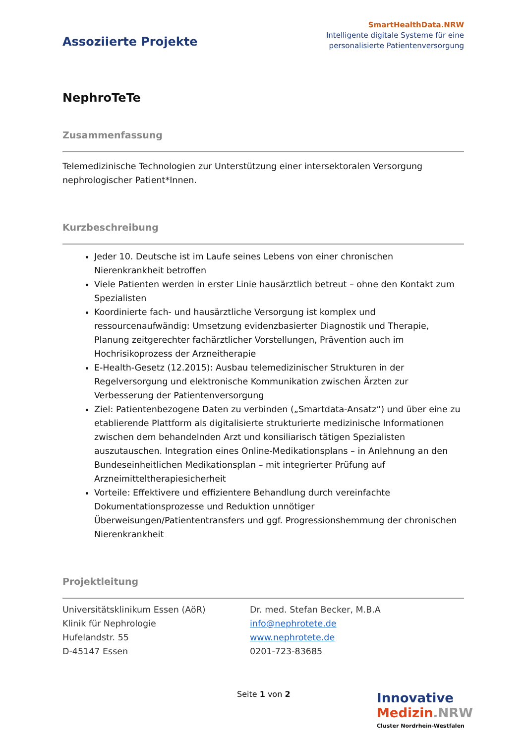Assoziierte Projekte
SmartHealthData.NRW
Intelligente digitale Systeme für eine
personalisierte Patientenversorgung
NephroTeTe
Zusammenfassung
Telemedizinische Technologien zur Unterstützung einer intersektoralen Versorgung nephrologischer Patient*Innen.
Kurzbeschreibung
Jeder 10. Deutsche ist im Laufe seines Lebens von einer chronischen Nierenkrankheit betroffen
Viele Patienten werden in erster Linie hausärztlich betreut – ohne den Kontakt zum Spezialisten
Koordinierte fach- und hausärztliche Versorgung ist komplex und ressourcenaufwändig: Umsetzung evidenzbasierter Diagnostik und Therapie, Planung zeitgerechter fachärztlicher Vorstellungen, Prävention auch im Hochrisikoprozess der Arzneitherapie
E-Health-Gesetz (12.2015): Ausbau telemedizinischer Strukturen in der Regelversorgung und elektronische Kommunikation zwischen Ärzten zur Verbesserung der Patientenversorgung
Ziel: Patientenbezogene Daten zu verbinden („Smartdata-Ansatz“) und über eine zu etablierende Plattform als digitalisierte strukturierte medizinische Informationen zwischen dem behandelnden Arzt und konsiliarisch tätigen Spezialisten auszutauschen. Integration eines Online-Medikationsplans – in Anlehnung an den Bundeseinheitlichen Medikationsplan – mit integrierter Prüfung auf Arzneimitteltherapiesicherheit
Vorteile: Effektivere und effizientere Behandlung durch vereinfachte Dokumentationsprozesse und Reduktion unnötiger Überweisungen/Patiententransfers und ggf. Progressionshemmung der chronischen Nierenkrankheit
Projektleitung
Universitätsklinikum Essen (AöR)
Klinik für Nephrologie
Hufelandstr. 55
D-45147 Essen
Dr. med. Stefan Becker, M.B.A
info@nephrotete.de
www.nephrotete.de
0201-723-83685
Seite 1 von 2
Innovative
Medizin.NRW
Cluster Nordrhein-Westfalen